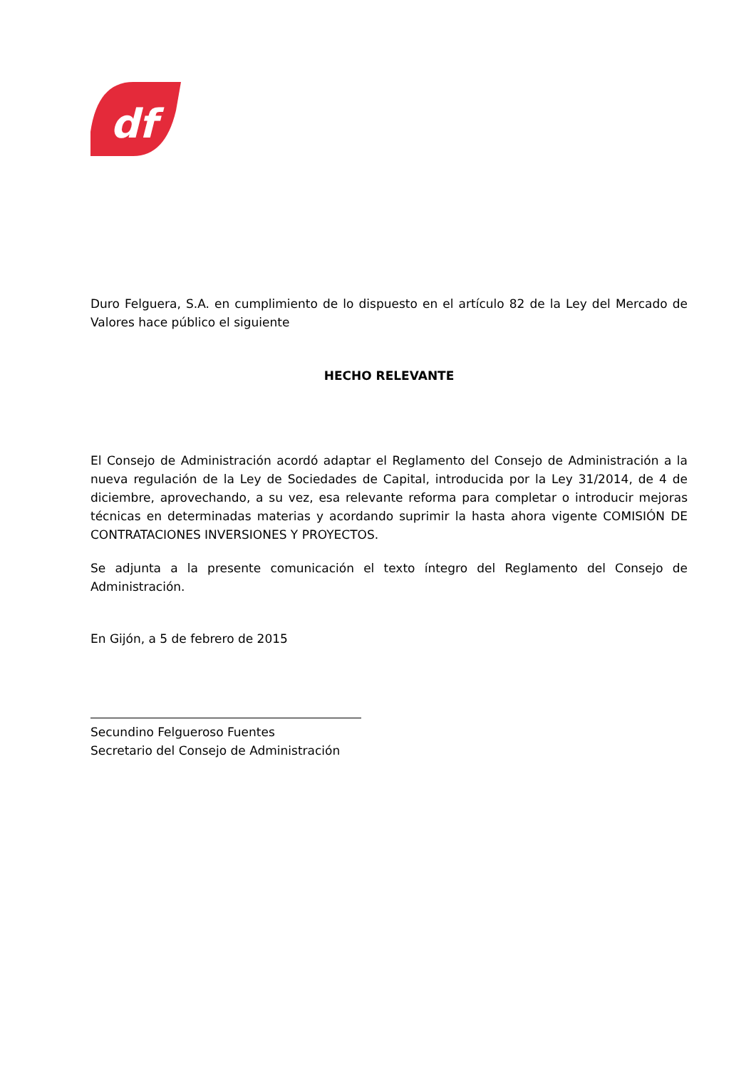df
Duro Felguera, S.A. en cumplimiento de lo dispuesto en el artículo 82 de la Ley del Mercado de Valores hace público el siguiente
HECHO RELEVANTE
El Consejo de Administración acordó adaptar el Reglamento del Consejo de Administración a la nueva regulación de la Ley de Sociedades de Capital, introducida por la Ley 31/2014, de 4 de diciembre, aprovechando, a su vez, esa relevante reforma para completar o introducir mejoras técnicas en determinadas materias y acordando suprimir la hasta ahora vigente COMISIÓN DE CONTRATACIONES INVERSIONES Y PROYECTOS.
Se adjunta a la presente comunicación el texto íntegro del Reglamento del Consejo de Administración.
En Gijón, a 5 de febrero de 2015
Secundino Felgueroso Fuentes
Secretario del Consejo de Administración